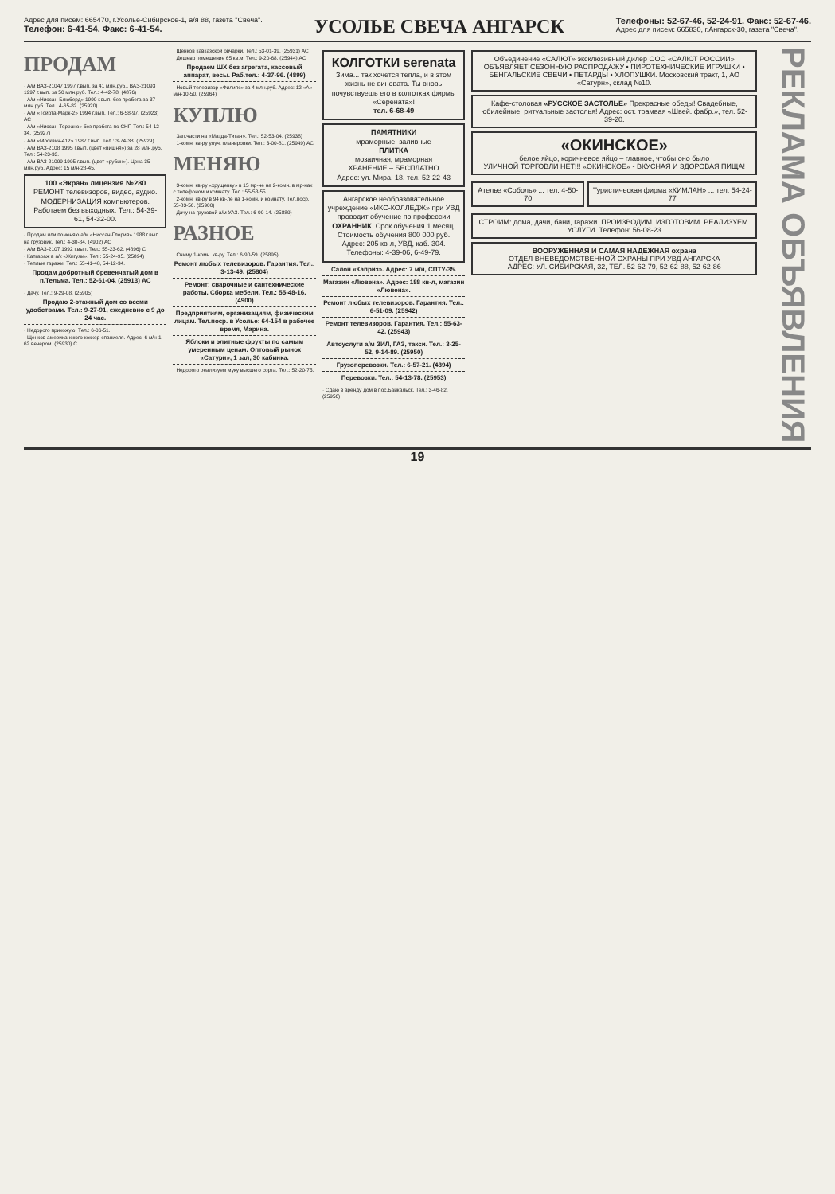Адрес для писем: 665470, г.Усолье-Сибирское-1, а/я 88, газета "Свеча".
Телефон: 6-41-54. Факс: 6-41-54.
УСОЛЬЕ СВЕЧА АНГАРСК
Телефоны: 52-67-46, 52-24-91. Факс: 52-67-46.
Адрес для писем: 665830, г.Ангарск-30, газета "Свеча".
ПРОДАМ
· А/м ВАЗ-21047 1997 г.вып. за 41 млн.руб., ВАЗ-21093 1997 г.вып. за 50 млн.руб. Тел.: 4-42-78. (4876)
· А/м «Ниссан-Блюберд» 1990 г.вып. без пробега за 37 млн.руб. Тел.: 4-65-82. (25920)
· А/м «Тойота-Марк-2» 1994 г.вып. Тел.: 6-58-97. (25923) АС
· А/м «Ниссан-Террано» без пробега по СНГ. Тел.: 54-12-34. (25927)
· А/м «Москвич-412» 1987 г.вып. Тел.: 3-74-38. (25929)
· А/м ВАЗ-2108 1995 г.вып. (цвет «вишня») за 28 млн.руб. Тел.: 54-23-33.
· А/м ВАЗ-21099 1995 г.вып. (цвет «рубин»). Цена 35 млн.руб. Адрес: 15 м/н-28-45.
100 «Экран» лицензия №280
РЕМОНТ телевизоров, видео, аудио. МОДЕРНИЗАЦИЯ компьютеров. Работаем без выходных. Тел.: 54-39-61, 54-32-00.
· Продам или поменяю а/м «Ниссан-Глория» 1988 г.вып. на грузовик. Тел.: 4-30-84. (4902) АС
· А/м ВАЗ-2107 1992 г.вып. Тел.: 55-23-62. (4896) С
· Капгараж в а/к «Жигули». Тел.: 55-24-95. (25894)
· Теплые гаражи. Тел.: 55-41-48, 54-12-34.
Продам добротный бревенчатый дом в п.Тельма. Тел.: 52-61-04. (25913) АС
· Дачу. Тел.: 9-29-08. (25905)
Продаю 2-этажный дом со всеми удобствами. Тел.: 9-27-91, ежедневно с 9 до 24 час.
· Недорого прихожую. Тел.: 6-06-51.
· Щенков американского коккер-спаниеля. Адрес: 6 м/н-1-62 вечером. (25930) С
· Щенков кавказской овчарки. Тел.: 53-01-39. (25931) АС
· Дешево помещение 65 кв.м. Тел.: 9-20-68. (25944) АС
Продаем ШХ без агрегата, кассовый аппарат, весы. Раб.тел.: 4-37-96. (4899)
· Новый телевизор «Филипс» за 4 млн.руб. Адрес: 12 «А» м/н-10-50. (25964)
КУПЛЮ
· Зап.части на «Мазда-Титан». Тел.: 52-53-04. (25938)
· 1-комн. кв-ру улуч. планировки. Тел.: 3-00-81. (25949) АС
МЕНЯЮ
· 3-комн. кв-ру «хрущевку» в 15 мр-не на 2-комн. в мр-нах с телефоном и комнату. Тел.: 55-58-55.
· 2-комн. кв-ру в 94 кв-ле на 1-комн. и комнату. Тел.поср.: 55-83-56. (25900)
· Дачу на грузовой а/м УАЗ. Тел.: 6-00-14. (25889)
РАЗНОЕ
· Сниму 1-комн. кв-ру. Тел.: 6-90-59. (25895)
Ремонт любых телевизоров. Гарантия. Тел.: 3-13-49. (25804)
Ремонт: сварочные и сантехнические работы. Сборка мебели. Тел.: 55-48-16. (4900)
Предприятиям, организациям, физическим лицам. Тел.поср. в Усолье: 64-154 в рабочее время, Марина.
Яблоки и элитные фрукты по самым умеренным ценам. Оптовый рынок «Сатурн», 1 зал, 30 кабинка.
· Недорого реализуем муку высшего сорта. Тел.: 52-20-75.
КОЛГОТКИ serenata
Зима... так хочется тепла, и в этом жизнь не виновата. Ты вновь почувствуешь его в колготках фирмы «Серената»!
тел. 6-68-49
ПАМЯТНИКИ
мраморные, заливные
ПЛИТКА
мозаичная, мраморная
ХРАНЕНИЕ – БЕСПЛАТНО
Адрес: ул. Мира, 18, тел. 52-22-43
Ангарское необразовательное учреждение «ИКС-КОЛЛЕДЖ» при УВД проводит обучение по профессии ОХРАННИК. Срок обучения 1 месяц. Стоимость обучения 800 000 руб.
Адрес: 205 кв-л, УВД, каб. 304. Телефоны: 4-39-06, 6-49-79.
Салон «Каприз». Адрес: 7 м/н, СПТУ-35.
Магазин «Лювена». Адрес: 188 кв-л, магазин «Лювена».
Ремонт любых телевизоров. Гарантия. Тел.: 6-51-09. (25942)
Ремонт телевизоров. Гарантия. Тел.: 55-63-42. (25943)
Автоуслуги а/м ЗИЛ, ГАЗ, такси. Тел.: 3-25-52, 9-14-89. (25950)
Грузоперевозки. Тел.: 6-57-21. (4894)
Перевозки. Тел.: 54-13-78. (25953)
· Сдаю в аренду дом в пос.Байкальск. Тел.: 3-46-82. (25956)
Объединение «САЛЮТ» эксклюзивный дилер ООО «САЛЮТ РОССИИ» ОБЪЯВЛЯЕТ СЕЗОННУЮ РАСПРОДАЖУ • ПИРОТЕХНИЧЕСКИЕ ИГРУШКИ • БЕНГАЛЬСКИЕ СВЕЧИ • ПЕТАРДЫ • ХЛОПУШКИ. Московский тракт, 1, АО «Сатурн», склад №10.
Кафе-столовая «РУССКОЕ ЗАСТОЛЬЕ» Прекрасные обеды! Свадебные, юбилейные, ритуальные застолья! Адрес: ост. трамвая «Швей. фабр.», тел. 52-39-20.
«ОКИНСКОЕ»
белое яйцо, коричневое яйцо – главное, чтобы оно было
УЛИЧНОЙ ТОРГОВЛИ НЕТ!!! «ОКИНСКОЕ» - ВКУСНАЯ И ЗДОРОВАЯ ПИЩА!
Ателье «Соболь» ... тел. 4-50-70
Туристическая фирма «КИМЛАН» ... тел. 54-24-77
СТРОИМ: дома, дачи, бани, гаражи. ПРОИЗВОДИМ. ИЗГОТОВИМ. РЕАЛИЗУЕМ. УСЛУГИ. Телефон: 56-08-23
ВООРУЖЕННАЯ И САМАЯ НАДЕЖНАЯ охрана
ОТДЕЛ ВНЕВЕДОМСТВЕННОЙ ОХРАНЫ ПРИ УВД АНГАРСКА
АДРЕС: УЛ. СИБИРСКАЯ, 32, ТЕЛ. 52-62-79, 52-62-88, 52-62-86
РЕКЛАМА ОБЪЯВЛЕНИЯ
19